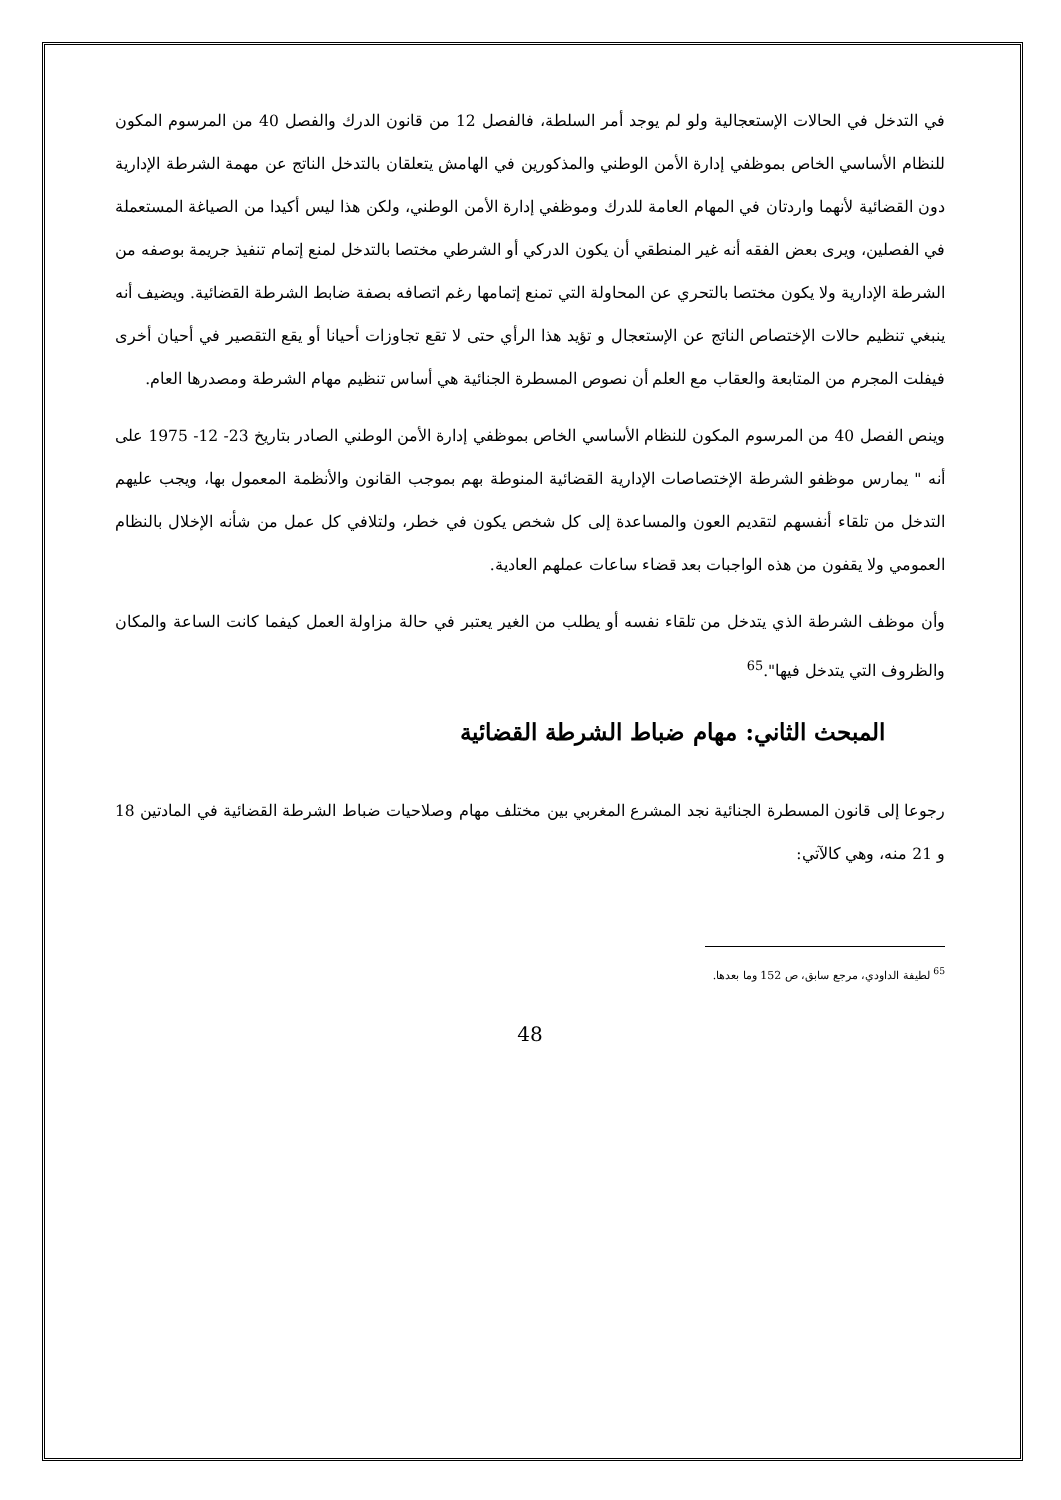في التدخل في الحالات الإستعجالية ولو لم يوجد أمر السلطة، فالفصل 12 من قانون الدرك والفصل 40 من المرسوم المكون للنظام الأساسي الخاص بموظفي إدارة الأمن الوطني والمذكورين في الهامش يتعلقان بالتدخل الناتج عن مهمة الشرطة الإدارية دون القضائية لأنهما واردتان في المهام العامة للدرك وموظفي إدارة الأمن الوطني، ولكن هذا ليس أكيدا من الصياغة المستعملة في الفصلين، ويرى بعض الفقه أنه غير المنطقي أن يكون الدركي أو الشرطي مختصا بالتدخل لمنع إتمام تنفيذ جريمة بوصفه من الشرطة الإدارية ولا يكون مختصا بالتحري عن المحاولة التي تمنع إتمامها رغم اتصافه بصفة ضابط الشرطة القضائية. ويضيف أنه ينبغي تنظيم حالات الإختصاص الناتج عن الإستعجال و تؤيد هذا الرأي حتى لا تقع تجاوزات أحيانا أو يقع التقصير في أحيان أخرى فيفلت المجرم من المتابعة والعقاب مع العلم أن نصوص المسطرة الجنائية هي أساس تنظيم مهام الشرطة ومصدرها العام.
وينص الفصل 40 من المرسوم المكون للنظام الأساسي الخاص بموظفي إدارة الأمن الوطني الصادر بتاريخ 23- 12- 1975 على أنه " يمارس موظفو الشرطة الإختصاصات الإدارية القضائية المنوطة بهم بموجب القانون والأنظمة المعمول بها، ويجب عليهم التدخل من تلقاء أنفسهم لتقديم العون والمساعدة إلى كل شخص يكون في خطر، ولتلافي كل عمل من شأنه الإخلال بالنظام العمومي ولا يقفون من هذه الواجبات بعد قضاء ساعات عملهم العادية.
وأن موظف الشرطة الذي يتدخل من تلقاء نفسه أو يطلب من الغير يعتبر في حالة مزاولة العمل كيفما كانت الساعة والمكان والظروف التي يتدخل فيها".<sup>65</sup>
المبحث الثاني: مهام ضباط الشرطة القضائية
رجوعا إلى قانون المسطرة الجنائية نجد المشرع المغربي بين مختلف مهام وصلاحيات ضباط الشرطة القضائية في المادتين 18 و 21 منه، وهي كالآتي:
<sup>65</sup> لطيفة الداودي، مرجع سابق، ص 152 وما بعدها.
48